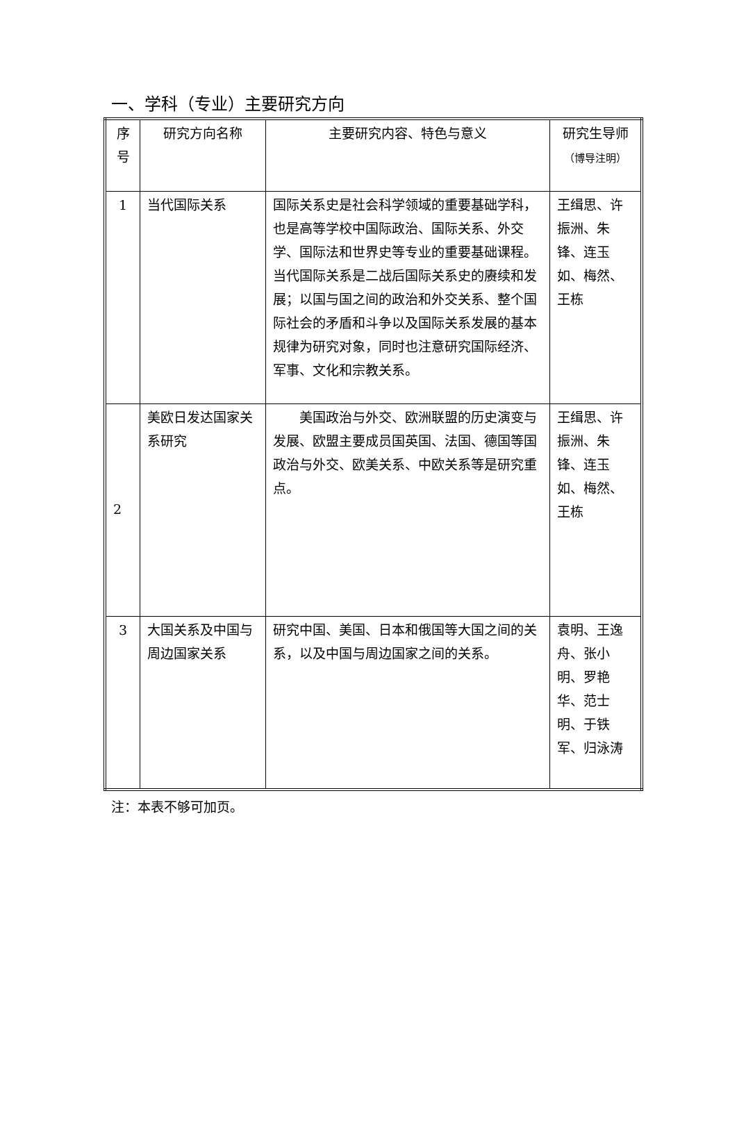一、学科（专业）主要研究方向
| 序号 | 研究方向名称 | 主要研究内容、特色与意义 | 研究生导师 （博导注明） |
| --- | --- | --- | --- |
| 1 | 当代国际关系 | 国际关系史是社会科学领域的重要基础学科，也是高等学校中国际政治、国际关系、外交学、国际法和世界史等专业的重要基础课程。当代国际关系是二战后国际关系史的赓续和发展；以国与国之间的政治和外交关系、整个国际社会的矛盾和斗争以及国际关系发展的基本规律为研究对象，同时也注意研究国际经济、军事、文化和宗教关系。 | 王缉思、许振洲、朱锋、连玉如、梅然、王栋 |
| 2 | 美欧日发达国家关系研究 | 美国政治与外交、欧洲联盟的历史演变与发展、欧盟主要成员国英国、法国、德国等国政治与外交、欧美关系、中欧关系等是研究重点。 | 王缉思、许振洲、朱锋、连玉如、梅然、王栋 |
| 3 | 大国关系及中国与周边国家关系 | 研究中国、美国、日本和俄国等大国之间的关系，以及中国与周边国家之间的关系。 | 袁明、王逸舟、张小明、罗艳华、范士明、于铁军、归泳涛 |
注：本表不够可加页。